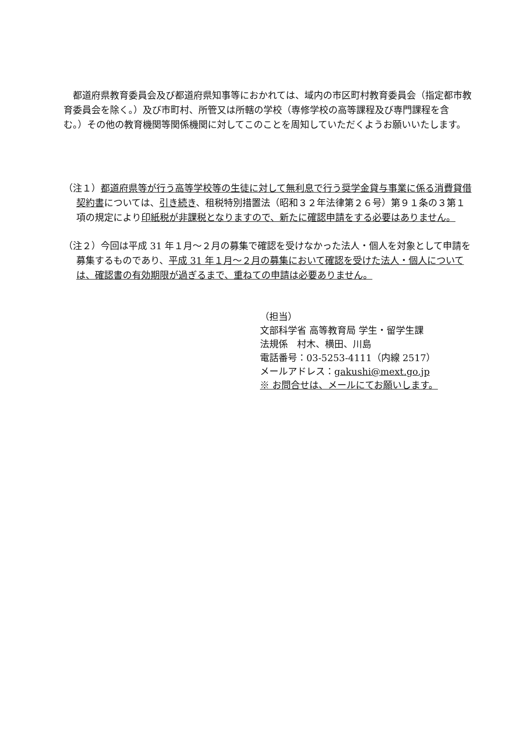都道府県教育委員会及び都道府県知事等におかれては、域内の市区町村教育委員会（指定都市教育委員会を除く。）及び市町村、所管又は所轄の学校（専修学校の高等課程及び専門課程を含む。）その他の教育機関等関係機関に対してこのことを周知していただくようお願いいたします。
（注１）都道府県等が行う高等学校等の生徒に対して無利息で行う奨学金貸与事業に係る消費貸借契約書については、引き続き、租税特別措置法（昭和３２年法律第２６号）第９１条の３第１項の規定により印紙税が非課税となりますので、新たに確認申請をする必要はありません。
（注２）今回は平成 31 年１月～２月の募集で確認を受けなかった法人・個人を対象として申請を募集するものであり、平成 31 年１月～２月の募集において確認を受けた法人・個人については、確認書の有効期限が過ぎるまで、重ねての申請は必要ありません。
（担当）
文部科学省 高等教育局 学生・留学生課
法規係　村木、横田、川島
電話番号：03-5253-4111（内線 2517）
メールアドレス：gakushi@mext.go.jp
※ お問合せは、メールにてお願いします。